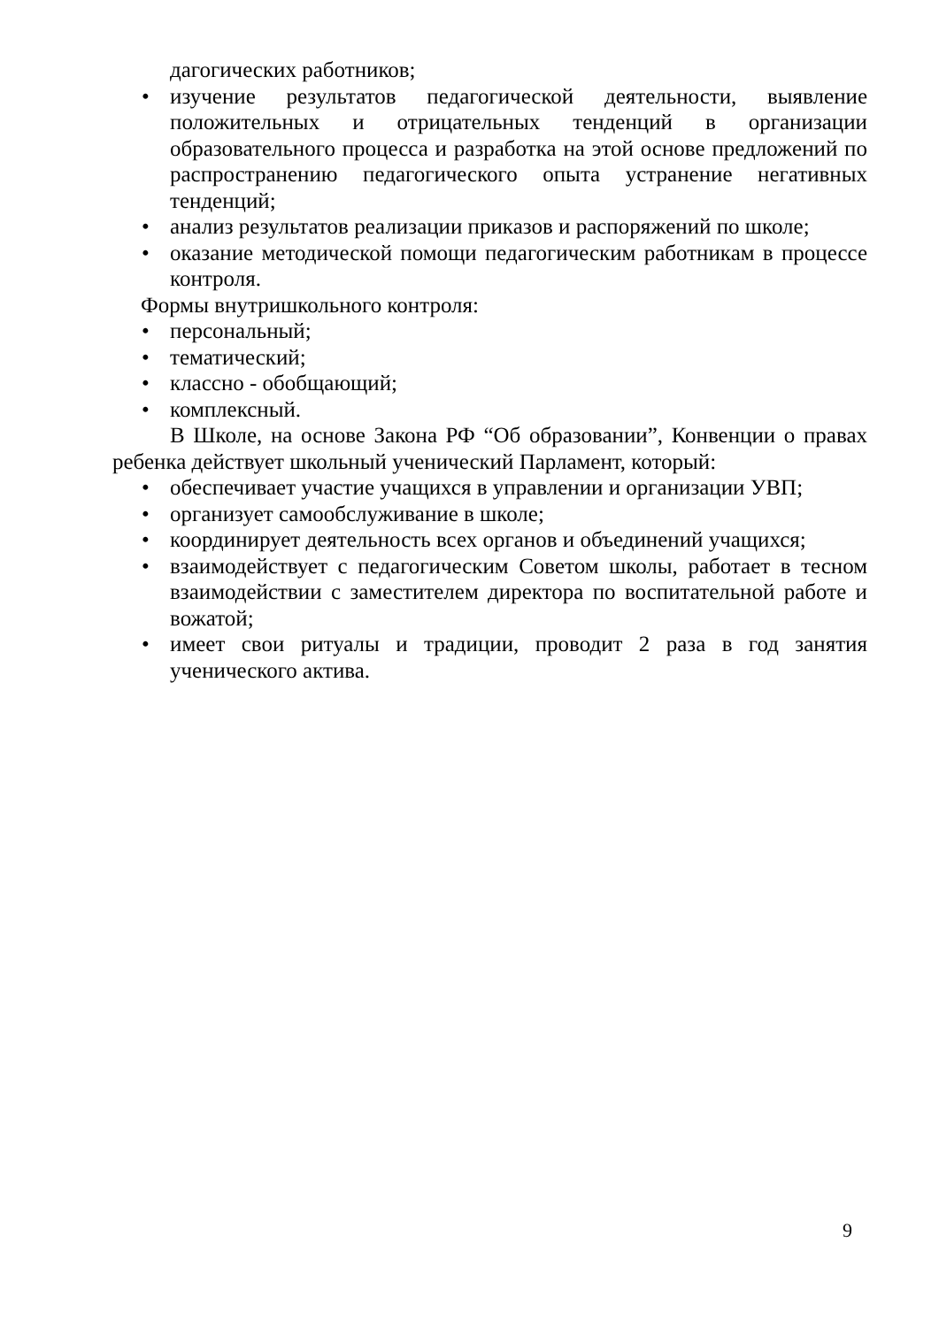дагогических работников;
• изучение результатов педагогической деятельности, выявление положительных и отрицательных тенденций в организации образовательного процесса и разработка на этой основе предложений по распространению педагогического опыта устранение негативных тенденций;
• анализ результатов реализации приказов и распоряжений по школе;
• оказание методической помощи педагогическим работникам в процессе контроля.
Формы внутришкольного контроля:
• персональный;
• тематический;
• классно - обобщающий;
• комплексный.
В Школе, на основе Закона РФ “Об образовании”, Конвенции о правах ребенка действует школьный ученический Парламент, который:
• обеспечивает участие учащихся в управлении и организации УВП;
• организует самообслуживание в школе;
• координирует деятельность всех органов и объединений учащихся;
• взаимодействует с педагогическим Советом школы, работает в тесном взаимодействии с заместителем директора по воспитательной работе и вожатой;
• имеет свои ритуалы и традиции, проводит 2 раза в год занятия ученического актива.
9